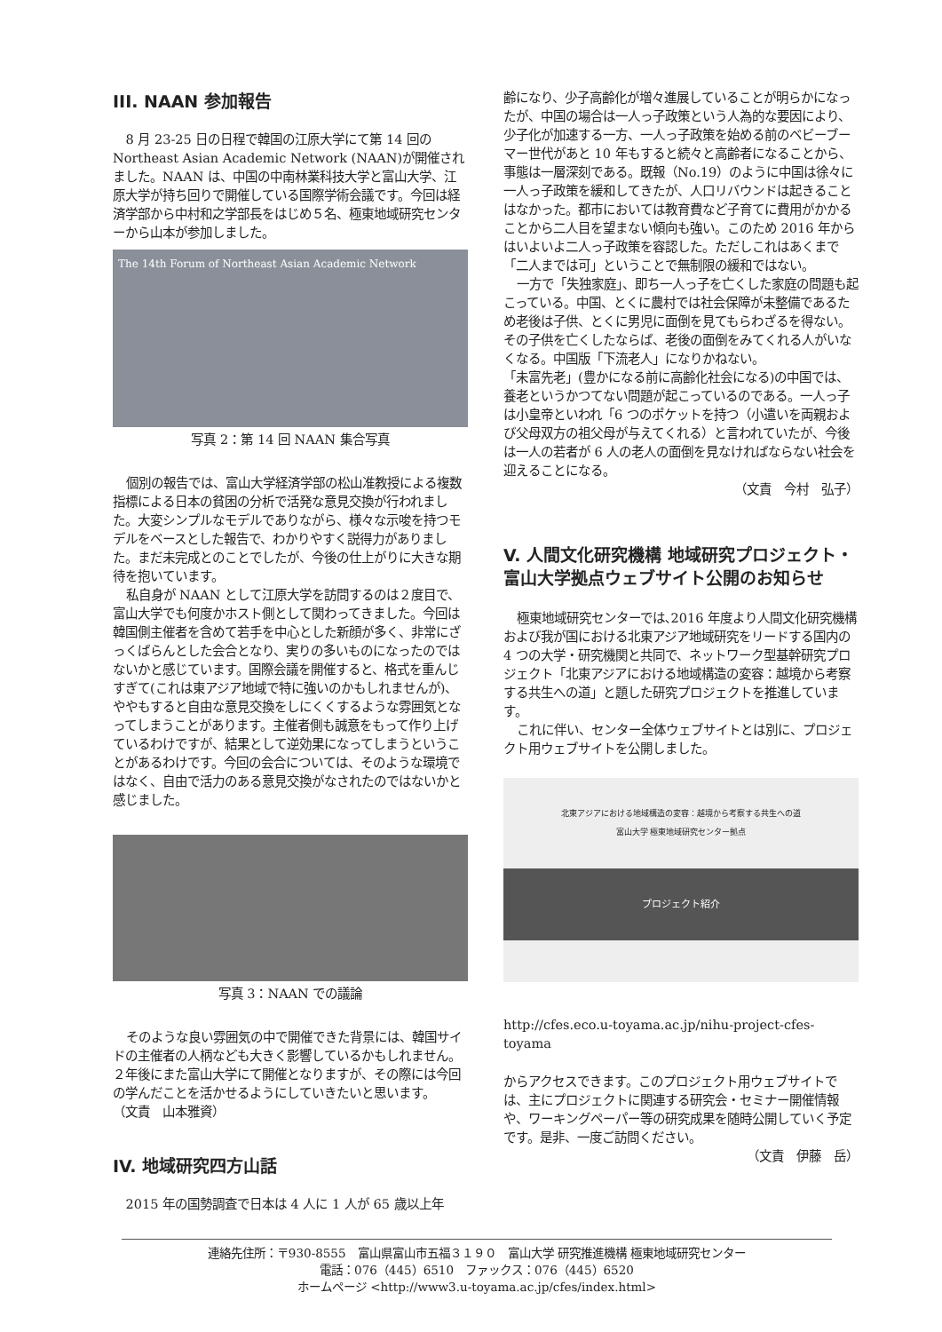III. NAAN 参加報告
8 月 23-25 日の日程で韓国の江原大学にて第 14 回の Northeast Asian Academic Network (NAAN)が開催されました。NAAN は、中国の中南林業科技大学と富山大学、江原大学が持ち回りで開催している国際学術会議です。今回は経済学部から中村和之学部長をはじめ５名、極東地域研究センターから山本が参加しました。
The 14th Forum of Northeast Asian Academic Network
写真 2：第 14 回 NAAN 集合写真
個別の報告では、富山大学経済学部の松山准教授による複数指標による日本の貧困の分析で活発な意見交換が行われました。大変シンプルなモデルでありながら、様々な示唆を持つモデルをベースとした報告で、わかりやすく説得力がありました。まだ未完成とのことでしたが、今後の仕上がりに大きな期待を抱いています。
私自身が NAAN として江原大学を訪問するのは２度目で、富山大学でも何度かホスト側として関わってきました。今回は韓国側主催者を含めて若手を中心とした新顔が多く、非常にざっくばらんとした会合となり、実りの多いものになったのではないかと感じています。国際会議を開催すると、格式を重んじすぎて(これは東アジア地域で特に強いのかもしれませんが)、ややもすると自由な意見交換をしにくくするような雰囲気となってしまうことがあります。主催者側も誠意をもって作り上げているわけですが、結果として逆効果になってしまうということがあるわけです。今回の会合については、そのような環境ではなく、自由で活力のある意見交換がなされたのではないかと感じました。
写真 3：NAAN での議論
そのような良い雰囲気の中で開催できた背景には、韓国サイドの主催者の人柄なども大きく影響しているかもしれません。２年後にまた富山大学にて開催となりますが、その際には今回の学んだことを活かせるようにしていきたいと思います。　　　（文責　山本雅資）
IV. 地域研究四方山話
2015 年の国勢調査で日本は 4 人に 1 人が 65 歳以上年
齢になり、少子高齢化が増々進展していることが明らかになったが、中国の場合は一人っ子政策という人為的な要因により、少子化が加速する一方、一人っ子政策を始める前のベビーブーマー世代があと 10 年もすると続々と高齢者になることから、事態は一層深刻である。既報（No.19）のように中国は徐々に一人っ子政策を緩和してきたが、人口リバウンドは起きることはなかった。都市においては教育費など子育てに費用がかかることから二人目を望まない傾向も強い。このため 2016 年からはいよいよ二人っ子政策を容認した。ただしこれはあくまで「二人までは可」ということで無制限の緩和ではない。
一方で「失独家庭」、即ち一人っ子を亡くした家庭の問題も起こっている。中国、とくに農村では社会保障が未整備であるため老後は子供、とくに男児に面倒を見てもらわざるを得ない。その子供を亡くしたならば、老後の面倒をみてくれる人がいなくなる。中国版「下流老人」になりかねない。
「未富先老」(豊かになる前に高齢化社会になる)の中国では、養老というかつてない問題が起こっているのである。一人っ子は小皇帝といわれ「6 つのポケットを持つ（小遣いを両親および父母双方の祖父母が与えてくれる）と言われていたが、今後は一人の若者が 6 人の老人の面倒を見なければならない社会を迎えることになる。
（文責　今村　弘子）
V. 人間文化研究機構 地域研究プロジェクト・富山大学拠点ウェブサイト公開のお知らせ
極東地域研究センターでは､2016 年度より人間文化研究機構および我が国における北東アジア地域研究をリードする国内の 4 つの大学・研究機関と共同で、ネットワーク型基幹研究プロジェクト「北東アジアにおける地域構造の変容：越境から考察する共生への道」と題した研究プロジェクトを推進しています。
これに伴い、センター全体ウェブサイトとは別に、プロジェクト用ウェブサイトを公開しました。
北東アジアにおける地域構造の変容：越境から考察する共生への道
富山大学 極東地域研究センター拠点
プロジェクト紹介
http://cfes.eco.u-toyama.ac.jp/nihu-project-cfes-toyama
からアクセスできます。このプロジェクト用ウェブサイトでは、主にプロジェクトに関連する研究会・セミナー開催情報や、ワーキングペーパー等の研究成果を随時公開していく予定です。是非、一度ご訪問ください。
（文責　伊藤　岳）
連絡先住所：〒930-8555　富山県富山市五福３１９０　富山大学 研究推進機構 極東地域研究センター
電話：076（445）6510　ファックス：076（445）6520
ホームページ <http://www3.u-toyama.ac.jp/cfes/index.html>